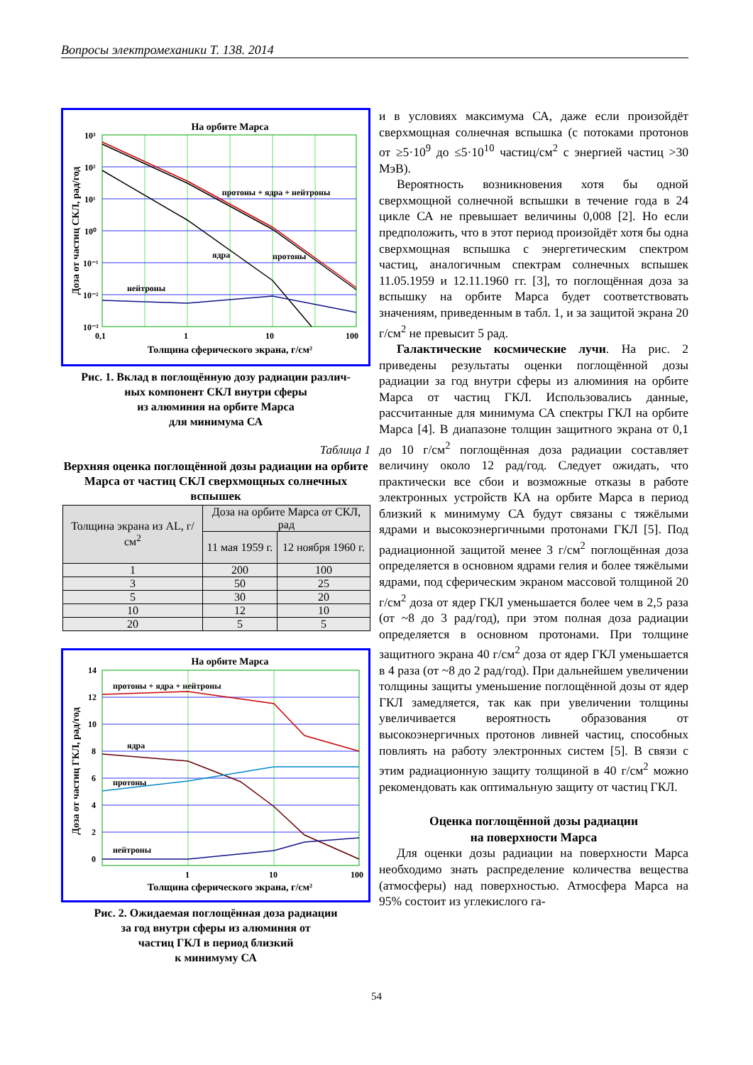Вопросы электромеханики Т. 138. 2014
На орбите Марса
протоны + ядра + нейтроны
ядра
протоны
нейтроны
10³
10²
10¹
10⁰
10⁻¹
10⁻²
10⁻³
0,1
1
10
100
Толщина сферического экрана, г/см²
Доза от частиц СКЛ, рад/год
Рис. 1. Вклад в поглощённую дозу радиации различ-
ных компонент СКЛ внутри сферы
из алюминия на орбите Марса
для минимума СА
Таблица 1
Верхняя оценка поглощённой дозы радиации на орбите Марса от частиц СКЛ сверхмощных солнечных вспышек
| Толщина экрана из AL, г/см<sup>2</sup> | Доза на орбите Марса от СКЛ, рад | |
| --- | --- | --- |
| | 11 мая 1959 г. | 12 ноября 1960 г. |
| 1 | 200 | 100 |
| 3 | 50 | 25 |
| 5 | 30 | 20 |
| 10 | 12 | 10 |
| 20 | 5 | 5 |
На орбите Марса
протоны + ядра + нейтроны
ядра
протоны
нейтроны
14
12
10
8
6
4
2
0
1
10
100
Толщина сферического экрана, г/см²
Доза от частиц ГКЛ, рад/год
Рис. 2. Ожидаемая поглощённая доза радиации
за год внутри сферы из алюминия от
частиц ГКЛ в период близкий
к минимуму СА
и в условиях максимума СА, даже если произойдёт сверхмощная солнечная вспышка (с потоками протонов от ≥5·10<sup>9</sup> до ≤5·10<sup>10</sup> частиц/см<sup>2</sup> с энергией частиц >30 МэВ).
Вероятность возникновения хотя бы одной сверхмощной солнечной вспышки в течение года в 24 цикле СА не превышает величины 0,008 [2]. Но если предположить, что в этот период произойдёт хотя бы одна сверхмощная вспышка с энергетическим спектром частиц, аналогичным спектрам солнечных вспышек 11.05.1959 и 12.11.1960 гг. [3], то поглощённая доза за вспышку на орбите Марса будет соответствовать значениям, приведенным в табл. 1, и за защитой экрана 20 г/см<sup>2</sup> не превысит 5 рад.
Галактические космические лучи. На рис. 2 приведены результаты оценки поглощённой дозы радиации за год внутри сферы из алюминия на орбите Марса от частиц ГКЛ. Использовались данные, рассчитанные для минимума СА спектры ГКЛ на орбите Марса [4]. В диапазоне толщин защитного экрана от 0,1 до 10 г/см<sup>2</sup> поглощённая доза радиации составляет величину около 12 рад/год. Следует ожидать, что практически все сбои и возможные отказы в работе электронных устройств КА на орбите Марса в период близкий к минимуму СА будут связаны с тяжёлыми ядрами и высокоэнергичными протонами ГКЛ [5]. Под радиационной защитой менее 3 г/см<sup>2</sup> поглощённая доза определяется в основном ядрами гелия и более тяжёлыми ядрами, под сферическим экраном массовой толщиной 20 г/см<sup>2</sup> доза от ядер ГКЛ уменьшается более чем в 2,5 раза (от ~8 до 3 рад/год), при этом полная доза радиации определяется в основном протонами. При толщине защитного экрана 40 г/см<sup>2</sup> доза от ядер ГКЛ уменьшается в 4 раза (от ~8 до 2 рад/год). При дальнейшем увеличении толщины защиты уменьшение поглощённой дозы от ядер ГКЛ замедляется, так как при увеличении толщины увеличивается вероятность образования от высокоэнергичных протонов ливней частиц, способных повлиять на работу электронных систем [5]. В связи с этим радиационную защиту толщиной в 40 г/см<sup>2</sup> можно рекомендовать как оптимальную защиту от частиц ГКЛ.
Оценка поглощённой дозы радиации
на поверхности Марса
Для оценки дозы радиации на поверхности Марса необходимо знать распределение количества вещества (атмосферы) над поверхностью. Атмосфера Марса на 95% состоит из углекислого га-
54